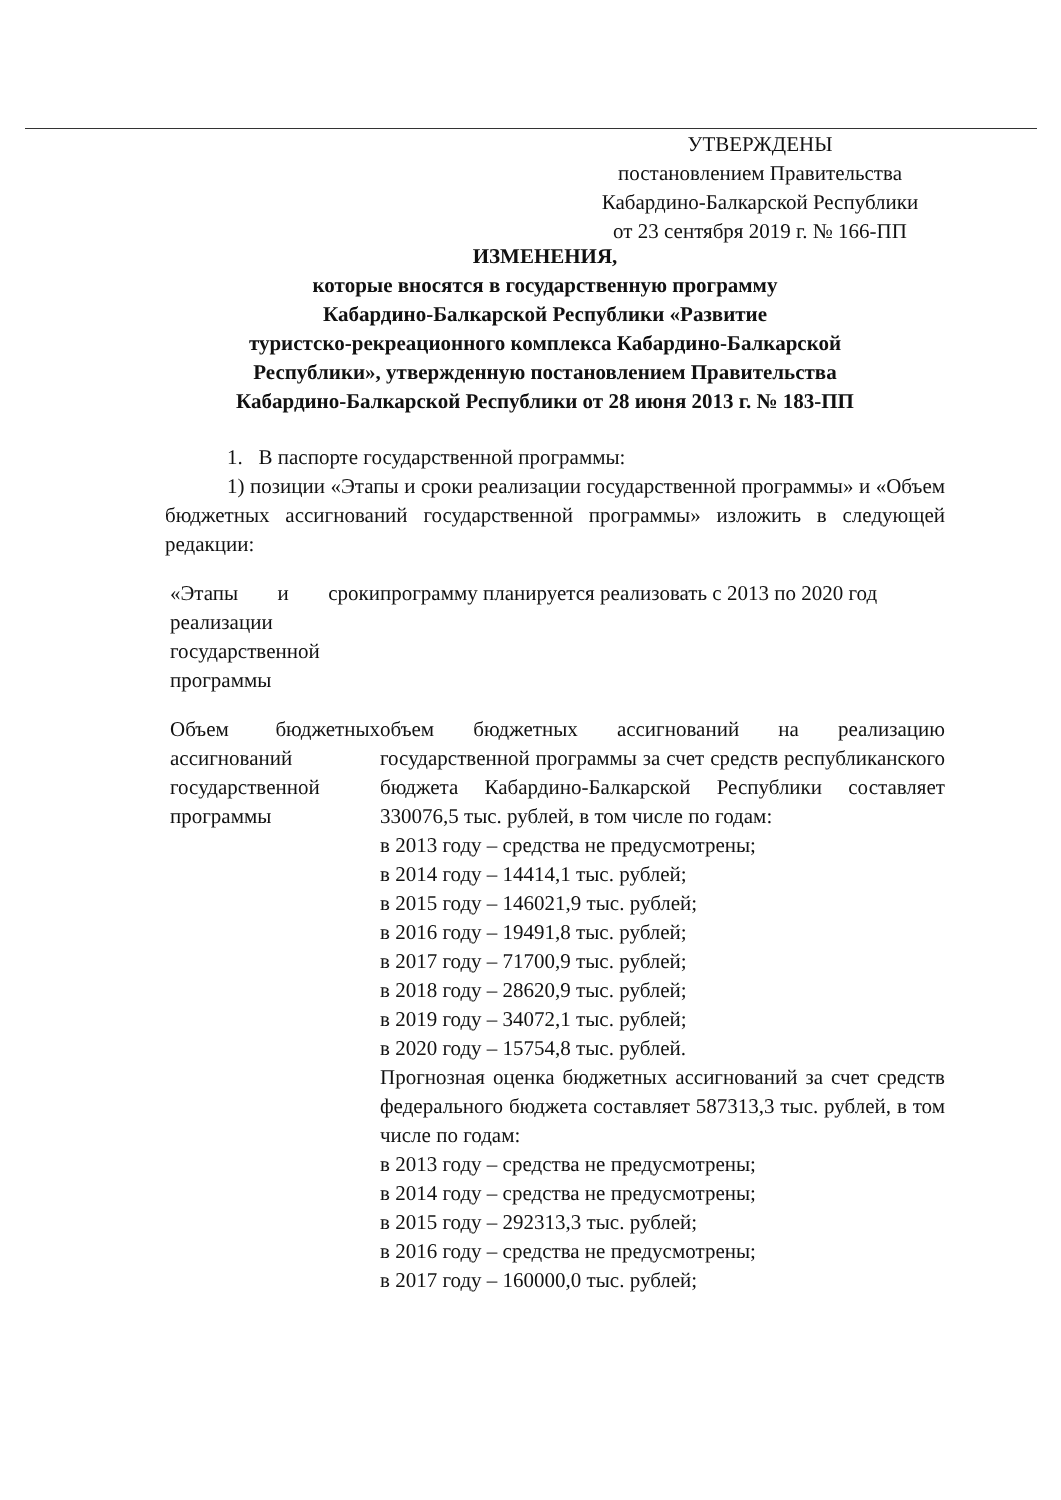УТВЕРЖДЕНЫ
постановлением Правительства
Кабардино-Балкарской Республики
от 23 сентября 2019 г. № 166-ПП
ИЗМЕНЕНИЯ,
которые вносятся в государственную программу
Кабардино-Балкарской Республики «Развитие
туристско-рекреационного комплекса Кабардино-Балкарской
Республики», утвержденную постановлением Правительства
Кабардино-Балкарской Республики от 28 июня 2013 г. № 183-ПП
1. В паспорте государственной программы:
1) позиции «Этапы и сроки реализации государственной программы» и «Объем бюджетных ассигнований государственной программы» изложить в следующей редакции:
| «Этапы и сроки реализации государственной программы | программу планируется реализовать с 2013 по 2020 год |
| Объем бюджетных ассигнований государственной программы | объем бюджетных ассигнований на реализацию государственной программы за счет средств республиканского бюджета Кабардино-Балкарской Республики составляет 330076,5 тыс. рублей, в том числе по годам: в 2013 году – средства не предусмотрены; в 2014 году – 14414,1 тыс. рублей; в 2015 году – 146021,9 тыс. рублей; в 2016 году – 19491,8 тыс. рублей; в 2017 году – 71700,9 тыс. рублей; в 2018 году – 28620,9 тыс. рублей; в 2019 году – 34072,1 тыс. рублей; в 2020 году – 15754,8 тыс. рублей. Прогнозная оценка бюджетных ассигнований за счет средств федерального бюджета составляет 587313,3 тыс. рублей, в том числе по годам: в 2013 году – средства не предусмотрены; в 2014 году – средства не предусмотрены; в 2015 году – 292313,3 тыс. рублей; в 2016 году – средства не предусмотрены; в 2017 году – 160000,0 тыс. рублей; |